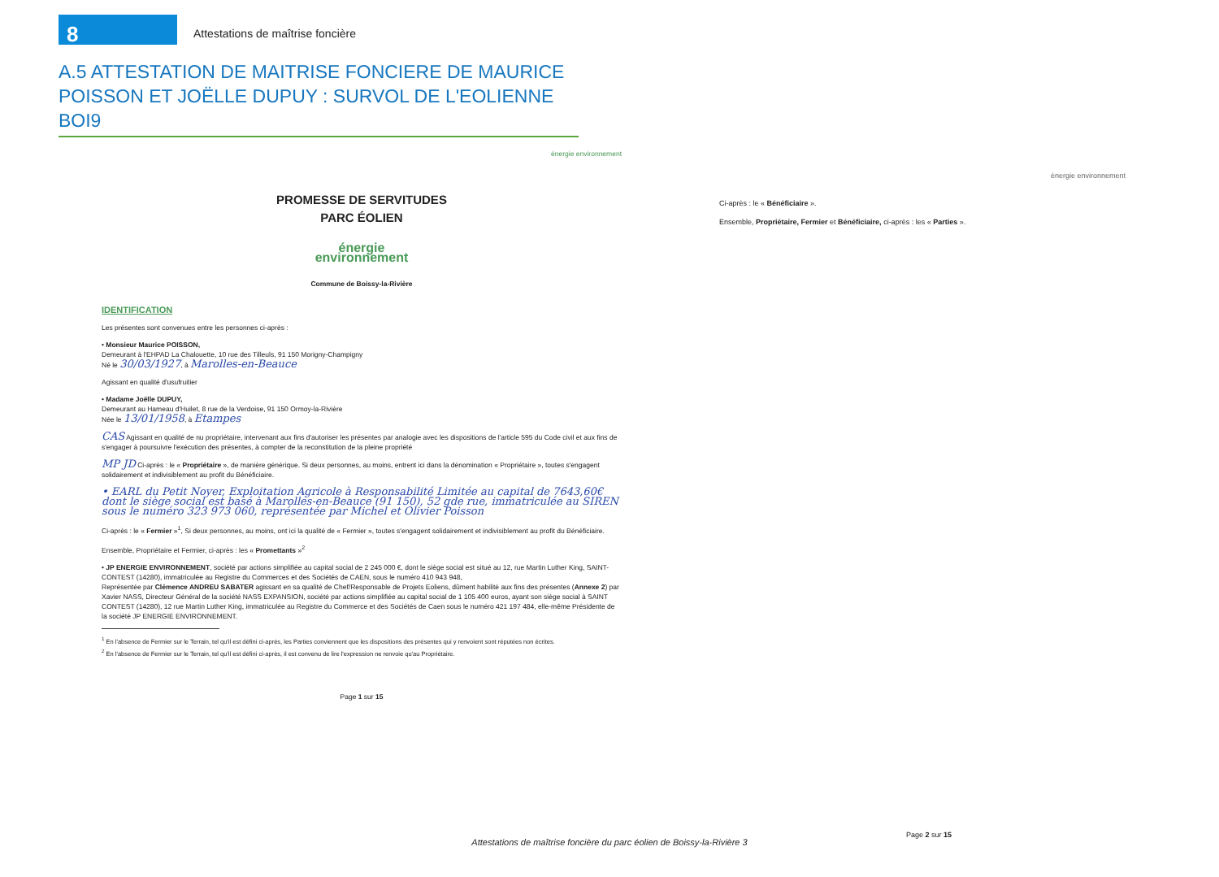8
Attestations de maîtrise foncière
A.5 ATTESTATION DE MAITRISE FONCIERE DE MAURICE POISSON ET JOËLLE DUPUY : SURVOL DE L'EOLIENNE BOI9
énergie environnement
PROMESSE DE SERVITUDES
PARC ÉOLIEN
énergie
environnement
Commune de Boissy-la-Rivière
IDENTIFICATION
Les présentes sont convenues entre les personnes ci-après :
• Monsieur Maurice POISSON,
Demeurant à l'EHPAD La Chalouette, 10 rue des Tilleuls, 91 150 Morigny-Champigny
Né le 30/03/1927, à Marolles-en-Beauce
Agissant en qualité d'usufruitier
• Madame Joëlle DUPUY,
Demeurant au Hameau d'Huilet, 8 rue de la Verdoise, 91 150 Ormoy-la-Rivière
Née le 13/01/1958, à Etampes
CAS Agissant en qualité de nu propriétaire, intervenant aux fins d'autoriser les présentes par analogie avec les dispositions de l'article 595 du Code civil et aux fins de s'engager à poursuivre l'exécution des présentes, à compter de la reconstitution de la pleine propriété
MP JD Ci-après : le « Propriétaire », de manière générique. Si deux personnes, au moins, entrent ici dans la dénomination « Propriétaire », toutes s'engagent solidairement et indivisiblement au profit du Bénéficiaire.
• EARL du Petit Noyer, Exploitation Agricole à Responsabilité Limitée au capital de 7643,60€ dont le siège social est basé à Marolles-en-Beauce (91 150), 52 gde rue, immatriculée au SIREN sous le numéro 323 973 060, représentée par Michel et Olivier Poisson
Ci-après : le « Fermier »<sup>1</sup>, Si deux personnes, au moins, ont ici la qualité de « Fermier », toutes s'engagent solidairement et indivisiblement au profit du Bénéficiaire.
Ensemble, Propriétaire et Fermier, ci-après : les « Promettants »<sup>2</sup>
• JP ENERGIE ENVIRONNEMENT, société par actions simplifiée au capital social de 2 245 000 €, dont le siège social est situé au 12, rue Martin Luther King, SAINT-CONTEST (14280), immatriculée au Registre du Commerces et des Sociétés de CAEN, sous le numéro 410 943 948,
Représentée par Clémence ANDREU SABATER agissant en sa qualité de Chef/Responsable de Projets Eoliens, dûment habilité aux fins des présentes (Annexe 2) par Xavier NASS, Directeur Général de la société NASS EXPANSION, société par actions simplifiée au capital social de 1 105 400 euros, ayant son siège social à SAINT CONTEST (14280), 12 rue Martin Luther King, immatriculée au Registre du Commerce et des Sociétés de Caen sous le numéro 421 197 484, elle-même Présidente de la société JP ENERGIE ENVIRONNEMENT.
<sup>1</sup> En l'absence de Fermier sur le Terrain, tel qu'il est défini ci-après, les Parties conviennent que les dispositions des présentes qui y renvoient sont réputées non écrites.
<sup>2</sup> En l'absence de Fermier sur le Terrain, tel qu'il est défini ci-après, il est convenu de lire l'expression ne renvoie qu'au Propriétaire.
Page 1 sur 15
énergie environnement
Ci-après : le « Bénéficiaire ».
Ensemble, Propriétaire, Fermier et Bénéficiaire, ci-après : les « Parties ».
Page 2 sur 15
Attestations de maîtrise foncière du parc éolien de Boissy-la-Rivière 3